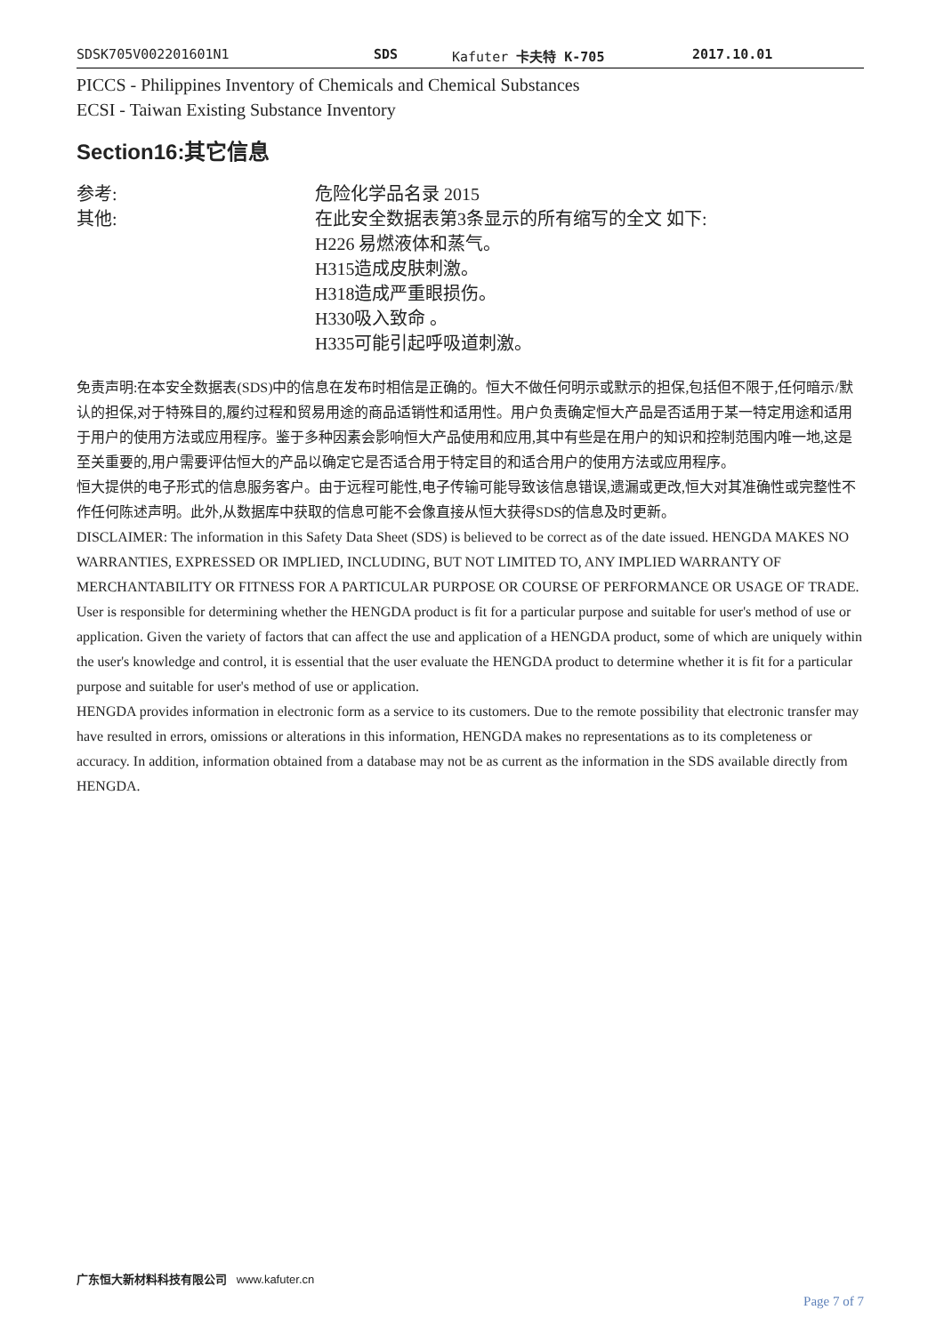SDSK705V002201601N1 SDS Kafuter 卡夫特 K-705 2017.10.01
PICCS - Philippines Inventory of Chemicals and Chemical Substances
ECSI - Taiwan Existing Substance Inventory
Section16:其它信息
参考: 危险化学品名录 2015
其他: 在此安全数据表第3条显示的所有缩写的全文 如下:
H226 易燃液体和蒸气。
H315造成皮肤刺激。
H318造成严重眼损伤。
H330吸入致命 。
H335可能引起呼吸道刺激。
免责声明:在本安全数据表(SDS)中的信息在发布时相信是正确的。恒大不做任何明示或默示的担保,包括但不限于,任何暗示/默认的担保,对于特殊目的,履约过程和贸易用途的商品适销性和适用性。用户负责确定恒大产品是否适用于某一特定用途和适用于用户的使用方法或应用程序。鉴于多种因素会影响恒大产品使用和应用,其中有些是在用户的知识和控制范围内唯一地,这是至关重要的,用户需要评估恒大的产品以确定它是否适合用于特定目的和适合用户的使用方法或应用程序。
恒大提供的电子形式的信息服务客户。由于远程可能性,电子传输可能导致该信息错误,遗漏或更改,恒大对其准确性或完整性不作任何陈述声明。此外,从数据库中获取的信息可能不会像直接从恒大获得SDS的信息及时更新。
DISCLAIMER: The information in this Safety Data Sheet (SDS) is believed to be correct as of the date issued. HENGDA MAKES NO WARRANTIES, EXPRESSED OR IMPLIED, INCLUDING, BUT NOT LIMITED TO, ANY IMPLIED WARRANTY OF MERCHANTABILITY OR FITNESS FOR A PARTICULAR PURPOSE OR COURSE OF PERFORMANCE OR USAGE OF TRADE. User is responsible for determining whether the HENGDA product is fit for a particular purpose and suitable for user's method of use or application. Given the variety of factors that can affect the use and application of a HENGDA product, some of which are uniquely within the user's knowledge and control, it is essential that the user evaluate the HENGDA product to determine whether it is fit for a particular purpose and suitable for user's method of use or application.
HENGDA provides information in electronic form as a service to its customers. Due to the remote possibility that electronic transfer may have resulted in errors, omissions or alterations in this information, HENGDA makes no representations as to its completeness or accuracy. In addition, information obtained from a database may not be as current as the information in the SDS available directly from HENGDA.
广东恒大新材料科技有限公司 www.kafuter.cn
Page 7 of 7